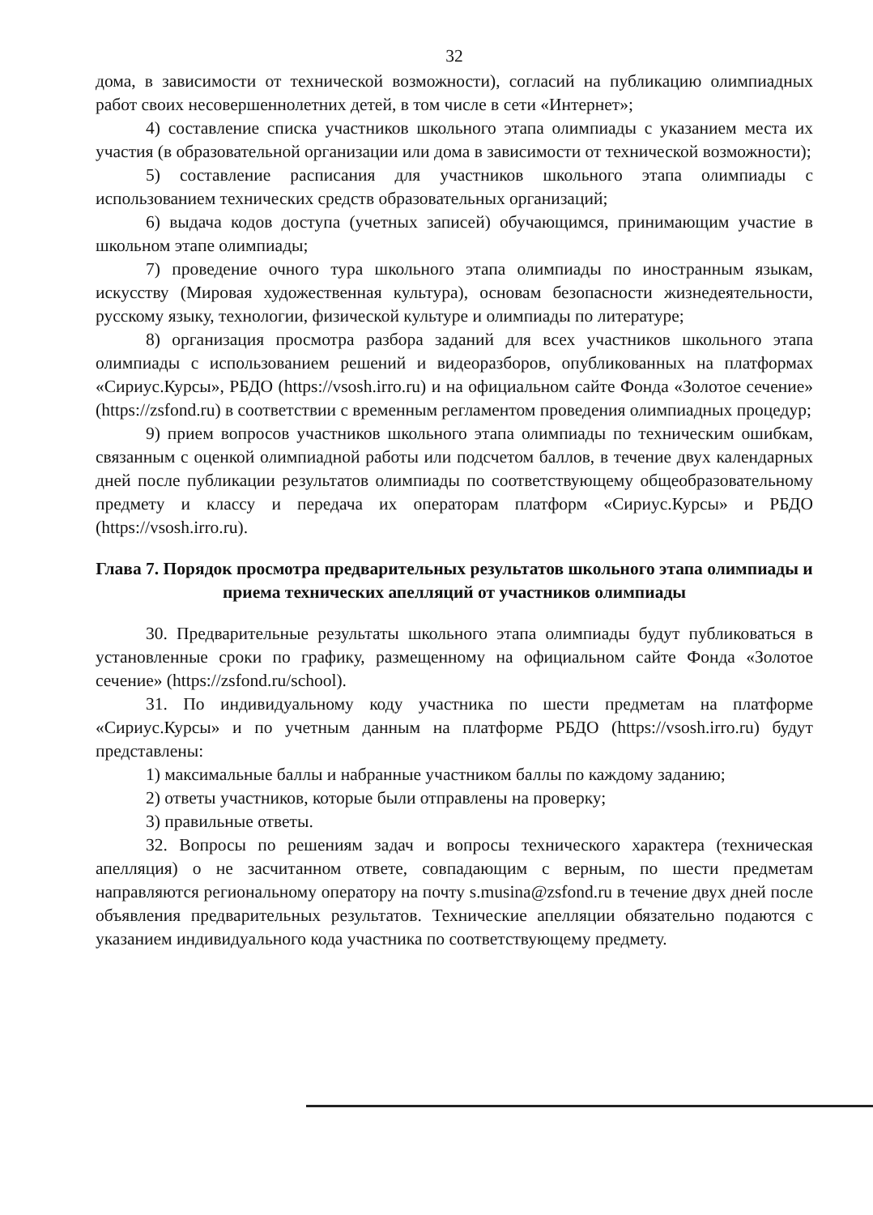32
дома, в зависимости от технической возможности), согласий на публикацию олимпиадных работ своих несовершеннолетних детей, в том числе в сети «Интернет»;
4) составление списка участников школьного этапа олимпиады с указанием места их участия (в образовательной организации или дома в зависимости от технической возможности);
5) составление расписания для участников школьного этапа олимпиады с использованием технических средств образовательных организаций;
6) выдача кодов доступа (учетных записей) обучающимся, принимающим участие в школьном этапе олимпиады;
7) проведение очного тура школьного этапа олимпиады по иностранным языкам, искусству (Мировая художественная культура), основам безопасности жизнедеятельности, русскому языку, технологии, физической культуре и олимпиады по литературе;
8) организация просмотра разбора заданий для всех участников школьного этапа олимпиады с использованием решений и видеоразборов, опубликованных на платформах «Сириус.Курсы», РБДО (https://vsosh.irro.ru) и на официальном сайте Фонда «Золотое сечение» (https://zsfond.ru) в соответствии с временным регламентом проведения олимпиадных процедур;
9) прием вопросов участников школьного этапа олимпиады по техническим ошибкам, связанным с оценкой олимпиадной работы или подсчетом баллов, в течение двух календарных дней после публикации результатов олимпиады по соответствующему общеобразовательному предмету и классу и передача их операторам платформ «Сириус.Курсы» и РБДО (https://vsosh.irro.ru).
Глава 7. Порядок просмотра предварительных результатов школьного этапа олимпиады и приема технических апелляций от участников олимпиады
30. Предварительные результаты школьного этапа олимпиады будут публиковаться в установленные сроки по графику, размещенному на официальном сайте Фонда «Золотое сечение» (https://zsfond.ru/school).
31. По индивидуальному коду участника по шести предметам на платформе «Сириус.Курсы» и по учетным данным на платформе РБДО (https://vsosh.irro.ru) будут представлены:
1) максимальные баллы и набранные участником баллы по каждому заданию;
2) ответы участников, которые были отправлены на проверку;
3) правильные ответы.
32. Вопросы по решениям задач и вопросы технического характера (техническая апелляция) о не засчитанном ответе, совпадающим с верным, по шести предметам направляются региональному оператору на почту s.musina@zsfond.ru в течение двух дней после объявления предварительных результатов. Технические апелляции обязательно подаются с указанием индивидуального кода участника по соответствующему предмету.